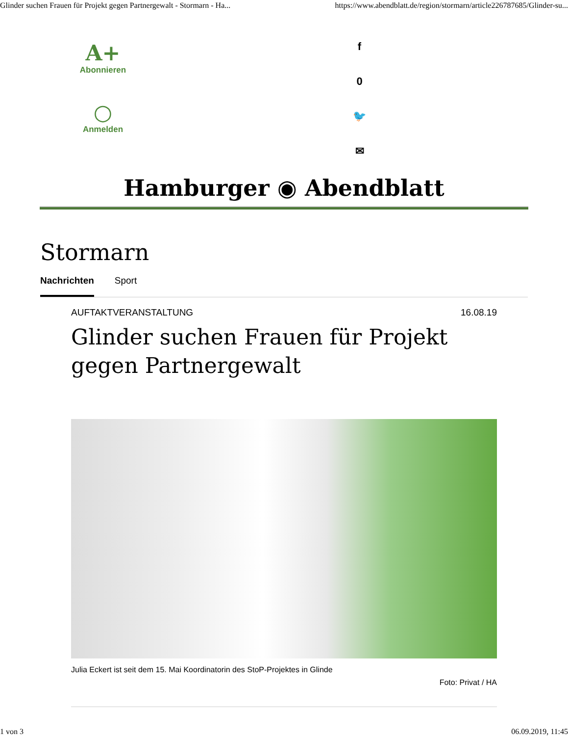Glinder suchen Frauen für Projekt gegen Partnergewalt - Stormarn - Ha... https://www.abendblatt.de/region/stormarn/article226787685/Glinder-su...
A+
Abonnieren
○
Anmelden
f
0
🐦
✉
Hamburger ◉ Abendblatt
Stormarn
Nachrichten Sport
AUFTAKTVERANSTALTUNG 16.08.19
Glinder suchen Frauen für Projekt gegen Partnergewalt
Julia Eckert ist seit dem 15. Mai Koordinatorin des StoP-Projektes in Glinde
Foto: Privat / HA
1 von 3 06.09.2019, 11:45